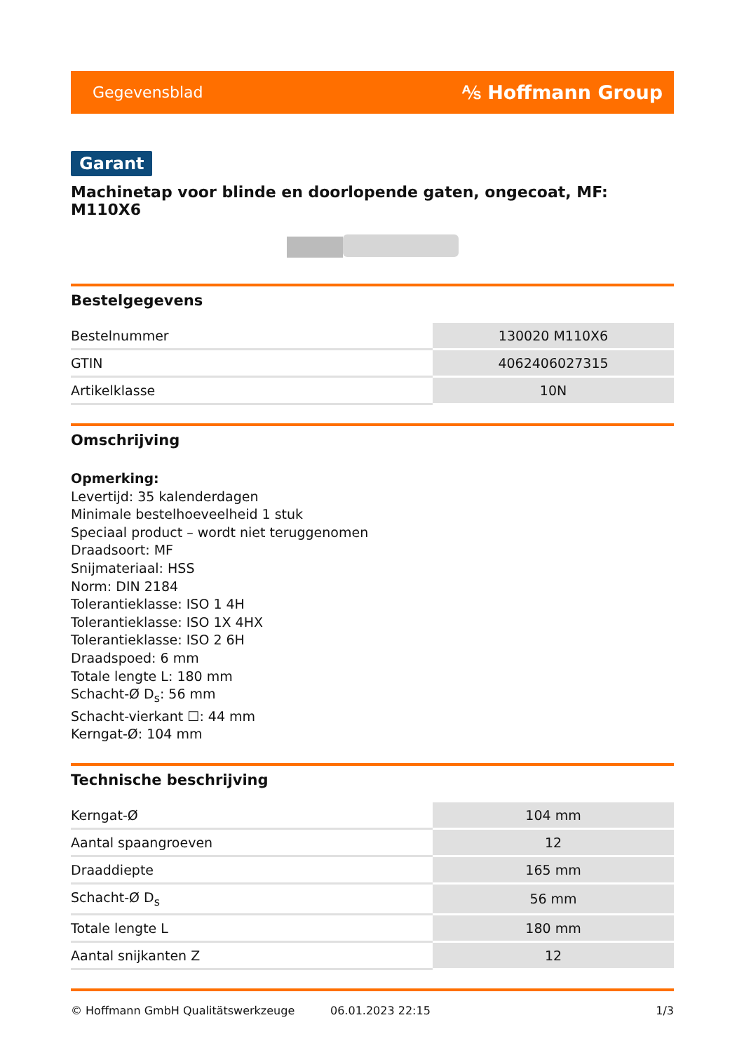Gegevensblad ⅍ Hoffmann Group
Garant
Machinetap voor blinde en doorlopende gaten, ongecoat, MF: M110X6
Bestelgegevens
| Bestelnummer | 130020 M110X6 |
| GTIN | 4062406027315 |
| Artikelklasse | 10N |
Omschrijving
Opmerking:
Levertijd: 35 kalenderdagen
Minimale bestelhoeveelheid 1 stuk
Speciaal product – wordt niet teruggenomen
Draadsoort: MF
Snijmateriaal: HSS
Norm: DIN 2184
Tolerantieklasse: ISO 1 4H
Tolerantieklasse: ISO 1X 4HX
Tolerantieklasse: ISO 2 6H
Draadspoed: 6 mm
Totale lengte L: 180 mm
Schacht-Ø D<sub>s</sub>: 56 mm
Schacht-vierkant ☐: 44 mm
Kerngat-Ø: 104 mm
Technische beschrijving
| Kerngat-Ø | 104 mm |
| Aantal spaangroeven | 12 |
| Draaddiepte | 165 mm |
| Schacht-Ø D<sub>s</sub> | 56 mm |
| Totale lengte L | 180 mm |
| Aantal snijkanten Z | 12 |
© Hoffmann GmbH Qualitätswerkzeuge 06.01.2023 22:15 1/3